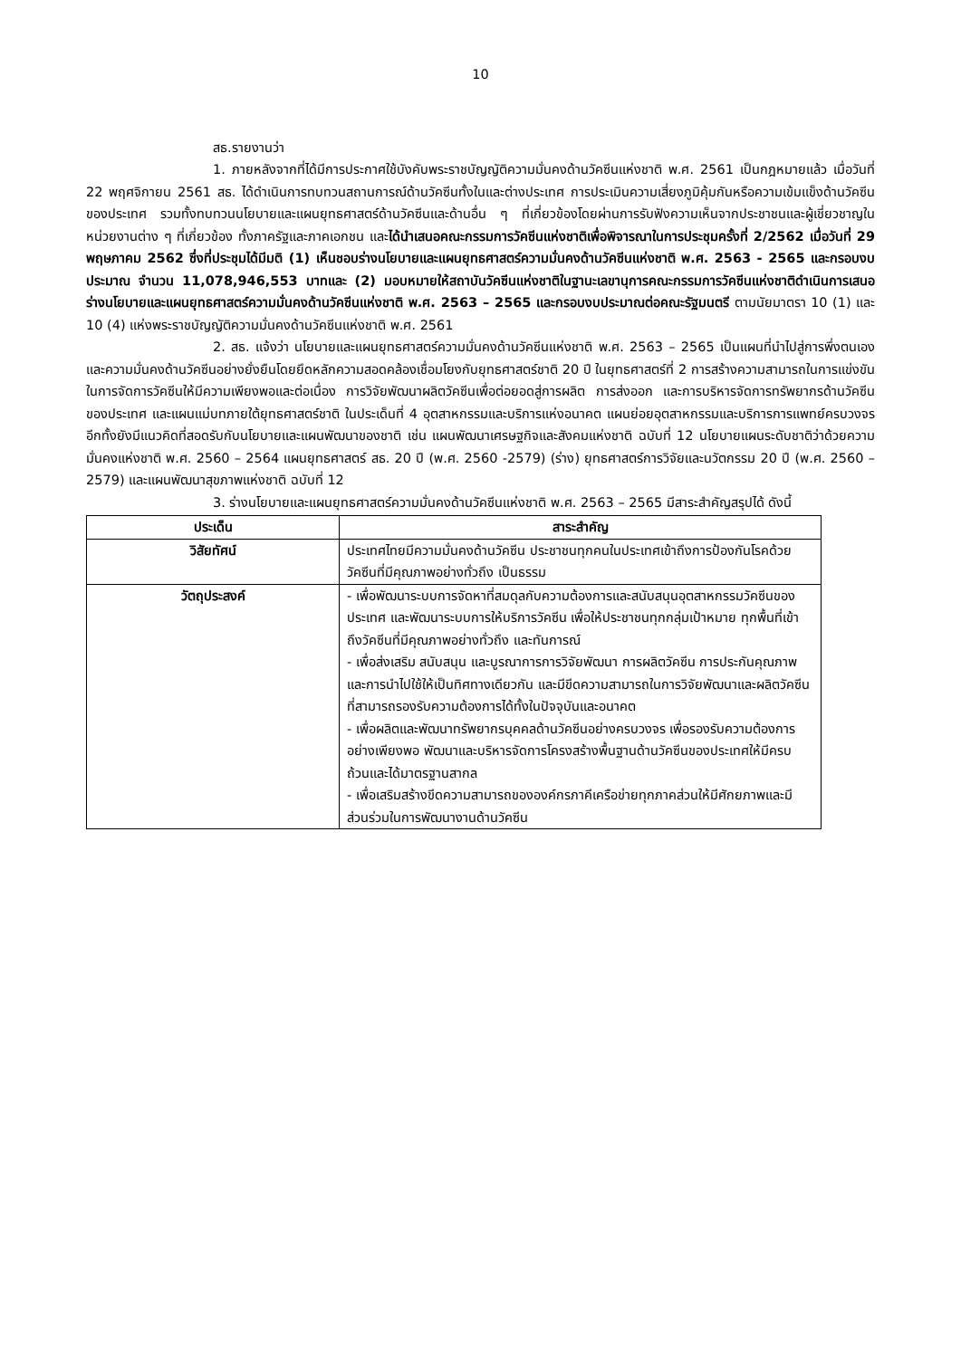10
สธ.รายงานว่า
1. ภายหลังจากที่ได้มีการประกาศใช้บังคับพระราชบัญญัติความมั่นคงด้านวัคซีนแห่งชาติ พ.ศ. 2561 เป็นกฎหมายแล้ว เมื่อวันที่ 22 พฤศจิกายน 2561 สธ. ได้ดำเนินการทบทวนสถานการณ์ด้านวัคซีนทั้งในและต่างประเทศ การประเมินความเสี่ยงภูมิคุ้มกันหรือความเข้มแข็งด้านวัคซีนของประเทศ รวมทั้งทบทวนนโยบายและแผนยุทธศาสตร์ด้านวัคซีนและด้านอื่น ๆ ที่เกี่ยวข้องโดยผ่านการรับฟังความเห็นจากประชาชนและผู้เชี่ยวชาญในหน่วยงานต่าง ๆ ที่เกี่ยวข้อง ทั้งภาครัฐและภาคเอกชน และได้นำเสนอคณะกรรมการวัคซีนแห่งชาติเพื่อพิจารณาในการประชุมครั้งที่ 2/2562 เมื่อวันที่ 29 พฤษภาคม 2562 ซึ่งที่ประชุมได้มีมติ (1) เห็นชอบร่างนโยบายและแผนยุทธศาสตร์ความมั่นคงด้านวัคซีนแห่งชาติ พ.ศ. 2563 - 2565 และกรอบงบประมาณ จำนวน 11,078,946,553 บาทและ (2) มอบหมายให้สถาบันวัคซีนแห่งชาติในฐานะเลขานุการคณะกรรมการวัคซีนแห่งชาติดำเนินการเสนอร่างนโยบายและแผนยุทธศาสตร์ความมั่นคงด้านวัคซีนแห่งชาติ พ.ศ. 2563 – 2565 และกรอบงบประมาณต่อคณะรัฐมนตรี ตามนัยมาตรา 10 (1) และ 10 (4) แห่งพระราชบัญญัติความมั่นคงด้านวัคซีนแห่งชาติ พ.ศ. 2561
2. สธ. แจ้งว่า นโยบายและแผนยุทธศาสตร์ความมั่นคงด้านวัคซีนแห่งชาติ พ.ศ. 2563 – 2565 เป็นแผนที่นำไปสู่การพึ่งตนเองและความมั่นคงด้านวัคซีนอย่างยั่งยืนโดยยึดหลักความสอดคล้องเชื่อมโยงกับยุทธศาสตร์ชาติ 20 ปี ในยุทธศาสตร์ที่ 2 การสร้างความสามารถในการแข่งขัน ในการจัดการวัคซีนให้มีความเพียงพอและต่อเนื่อง การวิจัยพัฒนาผลิตวัคซีนเพื่อต่อยอดสู่การผลิต การส่งออก และการบริหารจัดการทรัพยากรด้านวัคซีนของประเทศ และแผนแม่บทภายใต้ยุทธศาสตร์ชาติ ในประเด็นที่ 4 อุตสาหกรรมและบริการแห่งอนาคต แผนย่อยอุตสาหกรรมและบริการการแพทย์ครบวงจร อีกทั้งยังมีแนวคิดที่สอดรับกับนโยบายและแผนพัฒนาของชาติ เช่น แผนพัฒนาเศรษฐกิจและสังคมแห่งชาติ ฉบับที่ 12 นโยบายแผนระดับชาติว่าด้วยความมั่นคงแห่งชาติ พ.ศ. 2560 – 2564 แผนยุทธศาสตร์ สธ. 20 ปี (พ.ศ. 2560 -2579) (ร่าง) ยุทธศาสตร์การวิจัยและนวัตกรรม 20 ปี (พ.ศ. 2560 – 2579) และแผนพัฒนาสุขภาพแห่งชาติ ฉบับที่ 12
3. ร่างนโยบายและแผนยุทธศาสตร์ความมั่นคงด้านวัคซีนแห่งชาติ พ.ศ. 2563 – 2565 มีสาระสำคัญสรุปได้ ดังนี้
| ประเด็น | สาระสำคัญ |
| --- | --- |
| วิสัยทัศน์ | ประเทศไทยมีความมั่นคงด้านวัคซีน ประชาชนทุกคนในประเทศเข้าถึงการป้องกันโรคด้วยวัคซีนที่มีคุณภาพอย่างทั่วถึง เป็นธรรม |
| วัตถุประสงค์ | - เพื่อพัฒนาระบบการจัดหาที่สมดุลกับความต้องการและสนับสนุนอุตสาหกรรมวัคซีนของประเทศ และพัฒนาระบบการให้บริการวัคซีน เพื่อให้ประชาชนทุกกลุ่มเป้าหมาย ทุกพื้นที่เข้าถึงวัคซีนที่มีคุณภาพอย่างทั่วถึง และทันการณ์ - เพื่อส่งเสริม สนับสนุน และบูรณาการการวิจัยพัฒนา การผลิตวัคซีน การประกันคุณภาพและการนำไปใช้ให้เป็นทิศทางเดียวกัน และมีขีดความสามารถในการวิจัยพัฒนาและผลิตวัคซีนที่สามารถรองรับความต้องการได้ทั้งในปัจจุบันและอนาคต - เพื่อผลิตและพัฒนาทรัพยากรบุคคลด้านวัคซีนอย่างครบวงจร เพื่อรองรับความต้องการอย่างเพียงพอ พัฒนาและบริหารจัดการโครงสร้างพื้นฐานด้านวัคซีนของประเทศให้มีครบถ้วนและได้มาตรฐานสากล - เพื่อเสริมสร้างขีดความสามารถขององค์กรภาคีเครือข่ายทุกภาคส่วนให้มีศักยภาพและมีส่วนร่วมในการพัฒนางานด้านวัคซีน |